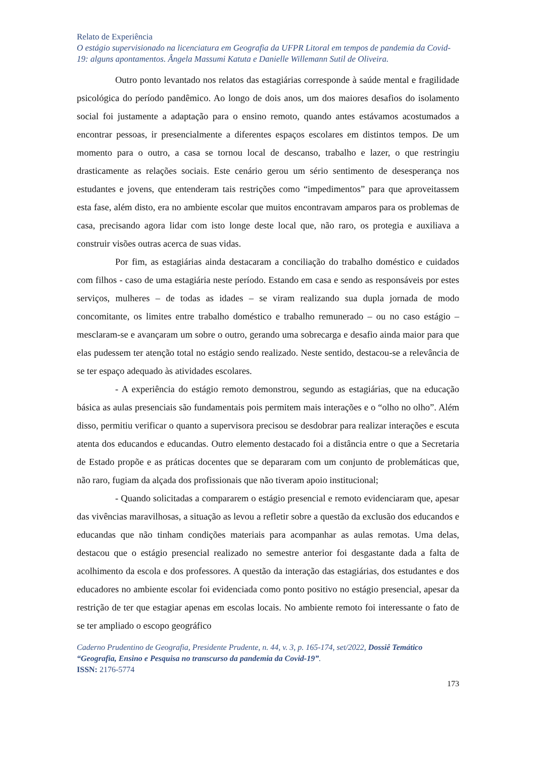Relato de Experiência
O estágio supervisionado na licenciatura em Geografia da UFPR Litoral em tempos de pandemia da Covid-19: alguns apontamentos. Ângela Massumi Katuta e Danielle Willemann Sutil de Oliveira.
Outro ponto levantado nos relatos das estagiárias corresponde à saúde mental e fragilidade psicológica do período pandêmico. Ao longo de dois anos, um dos maiores desafios do isolamento social foi justamente a adaptação para o ensino remoto, quando antes estávamos acostumados a encontrar pessoas, ir presencialmente a diferentes espaços escolares em distintos tempos. De um momento para o outro, a casa se tornou local de descanso, trabalho e lazer, o que restringiu drasticamente as relações sociais. Este cenário gerou um sério sentimento de desesperança nos estudantes e jovens, que entenderam tais restrições como “impedimentos” para que aproveitassem esta fase, além disto, era no ambiente escolar que muitos encontravam amparos para os problemas de casa, precisando agora lidar com isto longe deste local que, não raro, os protegia e auxiliava a construir visões outras acerca de suas vidas.
Por fim, as estagiárias ainda destacaram a conciliação do trabalho doméstico e cuidados com filhos - caso de uma estagiária neste período. Estando em casa e sendo as responsáveis por estes serviços, mulheres – de todas as idades – se viram realizando sua dupla jornada de modo concomitante, os limites entre trabalho doméstico e trabalho remunerado – ou no caso estágio – mesclaram-se e avançaram um sobre o outro, gerando uma sobrecarga e desafio ainda maior para que elas pudessem ter atenção total no estágio sendo realizado. Neste sentido, destacou-se a relevância de se ter espaço adequado às atividades escolares.
- A experiência do estágio remoto demonstrou, segundo as estagiárias, que na educação básica as aulas presenciais são fundamentais pois permitem mais interações e o “olho no olho”. Além disso, permitiu verificar o quanto a supervisora precisou se desdobrar para realizar interações e escuta atenta dos educandos e educandas. Outro elemento destacado foi a distância entre o que a Secretaria de Estado propõe e as práticas docentes que se depararam com um conjunto de problemáticas que, não raro, fugiam da alçada dos profissionais que não tiveram apoio institucional;
- Quando solicitadas a compararem o estágio presencial e remoto evidenciaram que, apesar das vivências maravilhosas, a situação as levou a refletir sobre a questão da exclusão dos educandos e educandas que não tinham condições materiais para acompanhar as aulas remotas. Uma delas, destacou que o estágio presencial realizado no semestre anterior foi desgastante dada a falta de acolhimento da escola e dos professores. A questão da interação das estagiárias, dos estudantes e dos educadores no ambiente escolar foi evidenciada como ponto positivo no estágio presencial, apesar da restrição de ter que estagiar apenas em escolas locais. No ambiente remoto foi interessante o fato de se ter ampliado o escopo geográfico
Caderno Prudentino de Geografia, Presidente Prudente, n. 44, v. 3, p. 165-174, set/2022, Dossiê Temático “Geografia, Ensino e Pesquisa no transcurso da pandemia da Covid-19”.
ISSN: 2176-5774
173